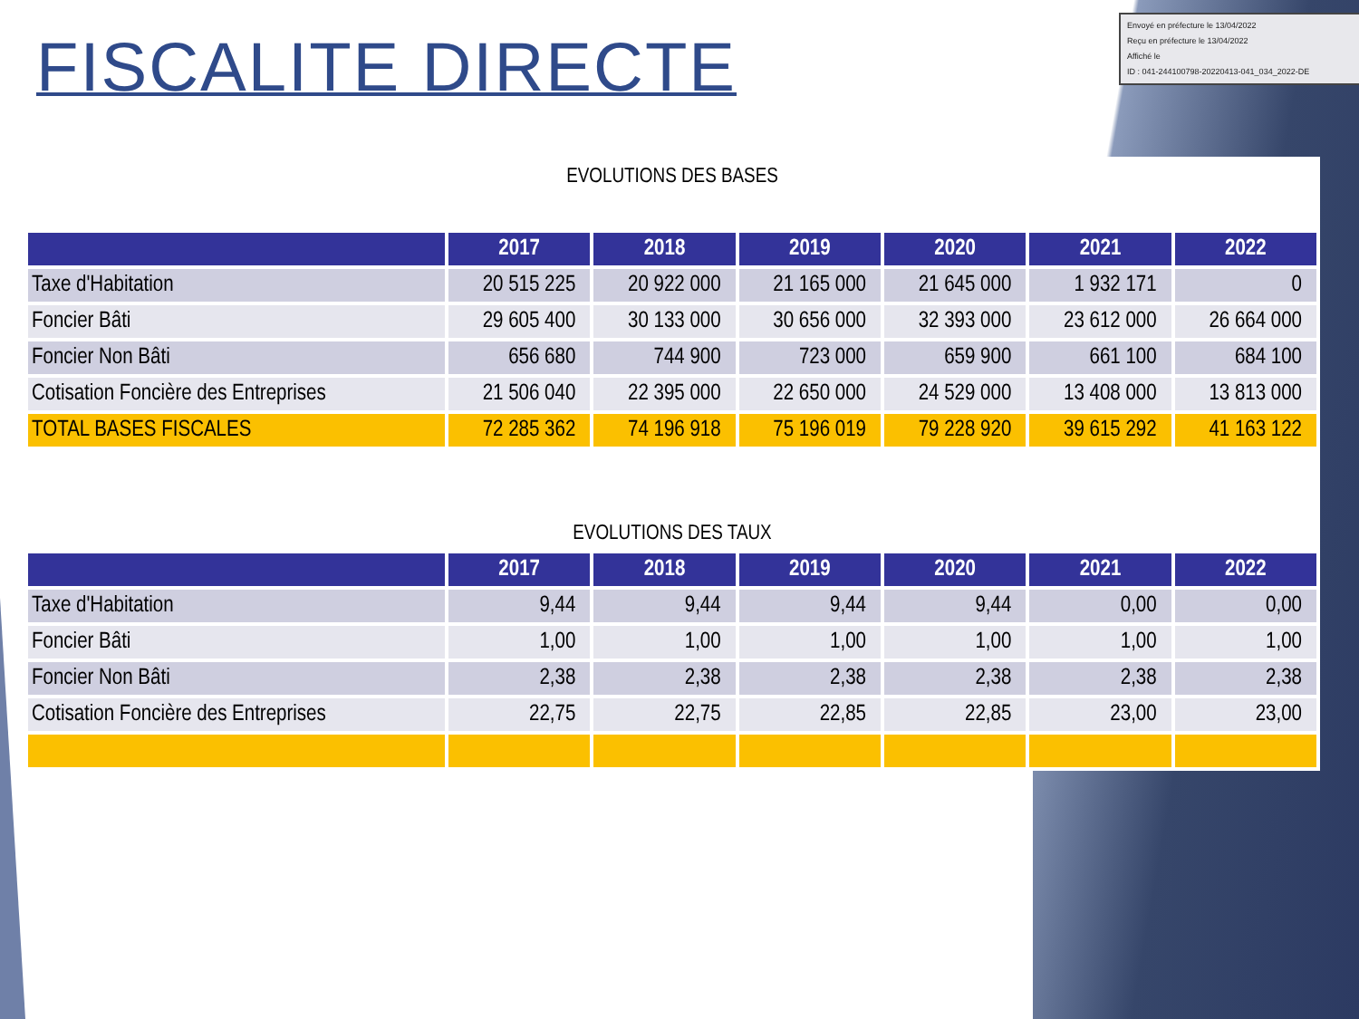FISCALITE DIRECTE
Envoyé en préfecture le 13/04/2022
Reçu en préfecture le 13/04/2022
Affiché le
ID : 041-244100798-20220413-041_034_2022-DE
| EVOLUTIONS DES BASES | | | | | | |
| --- | --- | --- | --- | --- | --- | --- |
| | 2017 | 2018 | 2019 | 2020 | 2021 | 2022 |
| Taxe d'Habitation | 20 515 225 | 20 922 000 | 21 165 000 | 21 645 000 | 1 932 171 | 0 |
| Foncier Bâti | 29 605 400 | 30 133 000 | 30 656 000 | 32 393 000 | 23 612 000 | 26 664 000 |
| Foncier Non Bâti | 656 680 | 744 900 | 723 000 | 659 900 | 661 100 | 684 100 |
| Cotisation Foncière des Entreprises | 21 506 040 | 22 395 000 | 22 650 000 | 24 529 000 | 13 408 000 | 13 813 000 |
| TOTAL BASES FISCALES | 72 285 362 | 74 196 918 | 75 196 019 | 79 228 920 | 39 615 292 | 41 163 122 |
| EVOLUTIONS DES TAUX | | | | | | |
| | 2017 | 2018 | 2019 | 2020 | 2021 | 2022 |
| Taxe d'Habitation | 9,44 | 9,44 | 9,44 | 9,44 | 0,00 | 0,00 |
| Foncier Bâti | 1,00 | 1,00 | 1,00 | 1,00 | 1,00 | 1,00 |
| Foncier Non Bâti | 2,38 | 2,38 | 2,38 | 2,38 | 2,38 | 2,38 |
| Cotisation Foncière des Entreprises | 22,75 | 22,75 | 22,85 | 22,85 | 23,00 | 23,00 |